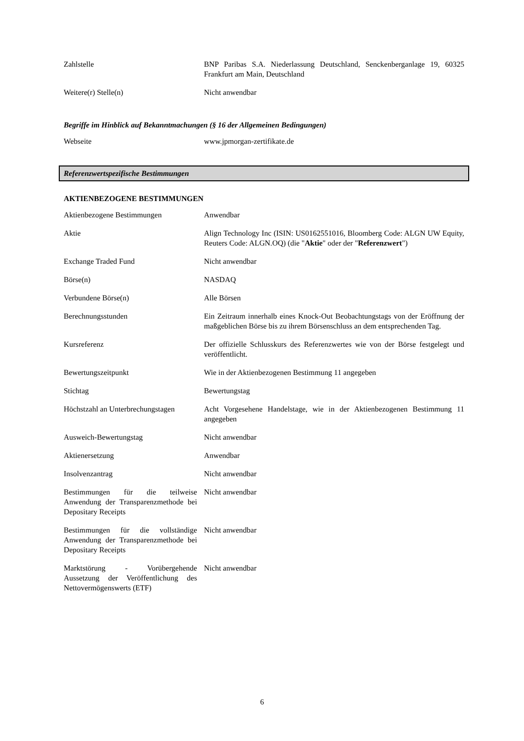| Zahlstelle | BNP Paribas S.A. Niederlassung Deutschland, Senckenberganlage 19, 60325 Frankfurt am Main, Deutschland |
| Weitere(r) Stelle(n) | Nicht anwendbar |
Begriffe im Hinblick auf Bekanntmachungen (§ 16 der Allgemeinen Bedingungen)
| Webseite | www.jpmorgan-zertifikate.de |
Referenzwertspezifische Bestimmungen
AKTIENBEZOGENE BESTIMMUNGEN
| Aktienbezogene Bestimmungen | Anwendbar |
| Aktie | Align Technology Inc (ISIN: US0162551016, Bloomberg Code: ALGN UW Equity, Reuters Code: ALGN.OQ) (die " Aktie " oder der " Referenzwert ") |
| Exchange Traded Fund | Nicht anwendbar |
| Börse(n) | NASDAQ |
| Verbundene Börse(n) | Alle Börsen |
| Berechnungsstunden | Ein Zeitraum innerhalb eines Knock-Out Beobachtungstags von der Eröffnung der maßgeblichen Börse bis zu ihrem Börsenschluss an dem entsprechenden Tag. |
| Kursreferenz | Der offizielle Schlusskurs des Referenzwertes wie von der Börse festgelegt und veröffentlicht. |
| Bewertungszeitpunkt | Wie in der Aktienbezogenen Bestimmung 11 angegeben |
| Stichtag | Bewertungstag |
| Höchstzahl an Unterbrechungstagen | Acht Vorgesehene Handelstage, wie in der Aktienbezogenen Bestimmung 11 angegeben |
| Ausweich-Bewertungstag | Nicht anwendbar |
| Aktienersetzung | Anwendbar |
| Insolvenzantrag | Nicht anwendbar |
| Bestimmungen für die teilweise Anwendung der Transparenzmethode bei Depositary Receipts | Nicht anwendbar |
| Bestimmungen für die vollständige Anwendung der Transparenzmethode bei Depositary Receipts | Nicht anwendbar |
| Marktstörung - Vorübergehende Aussetzung der Veröffentlichung des Nettovermögenswerts (ETF) | Nicht anwendbar |
6